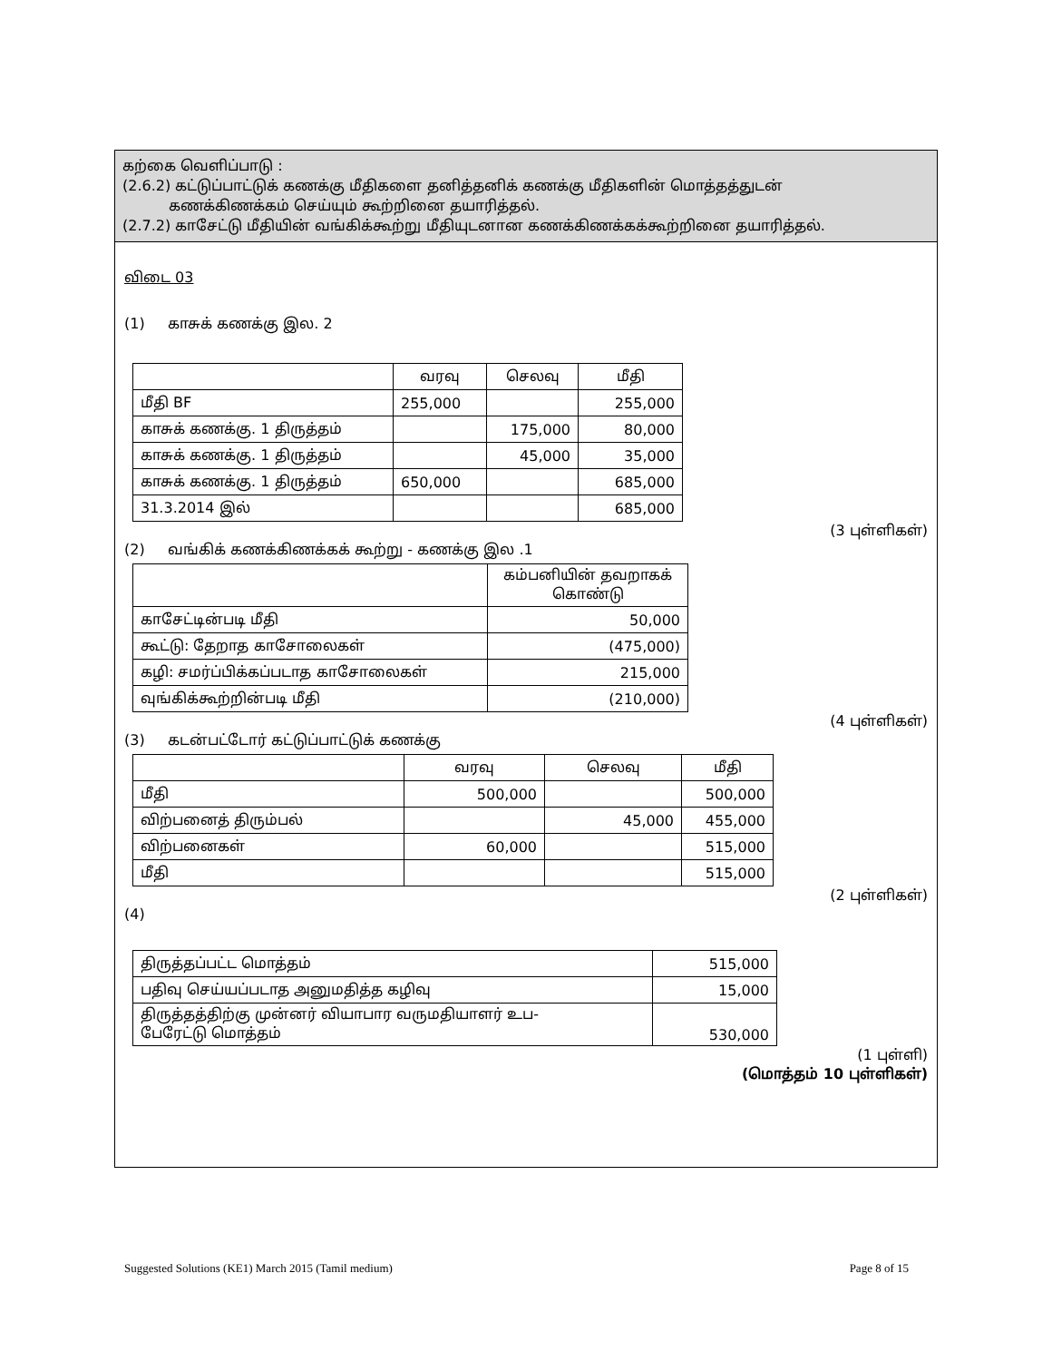கற்கை வெளிப்பாடு :
(2.6.2) கட்டுப்பாட்டுக் கணக்கு மீதிகளை தனித்தனிக் கணக்கு மீதிகளின் மொத்தத்துடன்
கணக்கிணக்கம் செய்யும் கூற்றினை தயாரித்தல்.
(2.7.2) காசேட்டு மீதியின் வங்கிக்கூற்று மீதியுடனான கணக்கிணக்கக்கூற்றினை தயாரித்தல்.
விடை 03
(1) காசுக் கணக்கு இல. 2
| | வரவு | செலவு | மீதி |
| --- | --- | --- | --- |
| மீதி BF | 255,000 | | 255,000 |
| காசுக் கணக்கு. 1 திருத்தம் | | 175,000 | 80,000 |
| காசுக் கணக்கு. 1 திருத்தம் | | 45,000 | 35,000 |
| காசுக் கணக்கு. 1 திருத்தம் | 650,000 | | 685,000 |
| 31.3.2014 இல் | | | 685,000 |
(3 புள்ளிகள்)
(2) வங்கிக் கணக்கிணக்கக் கூற்று - கணக்கு இல .1
| | கம்பனியின் தவறாகக் கொண்டு |
| --- | --- |
| காசேட்டின்படி மீதி | 50,000 |
| கூட்டு: தேறாத காசோலைகள் | (475,000) |
| கழி: சமர்ப்பிக்கப்படாத காசோலைகள் | 215,000 |
| வுங்கிக்கூற்றின்படி மீதி | (210,000) |
(4 புள்ளிகள்)
(3) கடன்பட்டோர் கட்டுப்பாட்டுக் கணக்கு
| | வரவு | செலவு | மீதி |
| --- | --- | --- | --- |
| மீதி | 500,000 | | 500,000 |
| விற்பனைத் திரும்பல் | | 45,000 | 455,000 |
| விற்பனைகள் | 60,000 | | 515,000 |
| மீதி | | | 515,000 |
(2 புள்ளிகள்)
(4)
| திருத்தப்பட்ட மொத்தம் | 515,000 |
| பதிவு செய்யப்படாத அனுமதித்த கழிவு | 15,000 |
| திருத்தத்திற்கு முன்னர் வியாபார வருமதியாளர் உப- பேரேட்டு மொத்தம் | 530,000 |
(1 புள்ளி)
(மொத்தம் 10 புள்ளிகள்)
Suggested Solutions (KE1) March 2015 (Tamil medium) Page 8 of 15